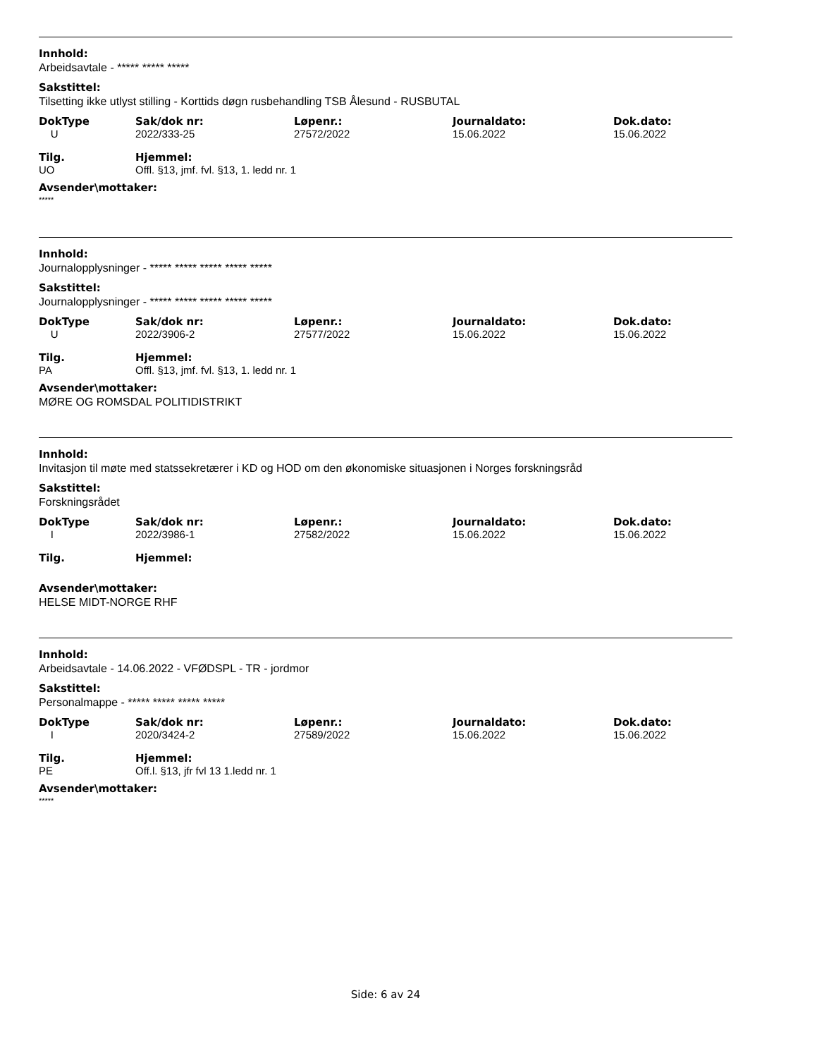Innhold:
Arbeidsavtale - ***** ***** *****
Sakstittel:
Tilsetting ikke utlyst stilling - Korttids døgn rusbehandling TSB Ålesund - RUSBUTAL
| DokType | Sak/dok nr: | Løpenr.: | Journaldato: | Dok.dato: |
| --- | --- | --- | --- | --- |
| U | 2022/333-25 | 27572/2022 | 15.06.2022 | 15.06.2022 |
| Tilg. | Hjemmel: |
| --- | --- |
| UO | Offl. §13, jmf. fvl. §13, 1. ledd nr. 1 |
Avsender\mottaker:
*****
Innhold:
Journalopplysninger - ***** ***** ***** ***** *****
Sakstittel:
Journalopplysninger - ***** ***** ***** ***** *****
| DokType | Sak/dok nr: | Løpenr.: | Journaldato: | Dok.dato: |
| --- | --- | --- | --- | --- |
| U | 2022/3906-2 | 27577/2022 | 15.06.2022 | 15.06.2022 |
| Tilg. | Hjemmel: |
| --- | --- |
| PA | Offl. §13, jmf. fvl. §13, 1. ledd nr. 1 |
Avsender\mottaker:
MØRE OG ROMSDAL POLITIDISTRIKT
Innhold:
Invitasjon til møte med statssekretærer i KD og HOD om den økonomiske situasjonen i Norges forskningsråd
Sakstittel:
Forskningsrådet
| DokType | Sak/dok nr: | Løpenr.: | Journaldato: | Dok.dato: |
| --- | --- | --- | --- | --- |
| I | 2022/3986-1 | 27582/2022 | 15.06.2022 | 15.06.2022 |
| Tilg. | Hjemmel: |
| --- | --- |
Avsender\mottaker:
HELSE MIDT-NORGE RHF
Innhold:
Arbeidsavtale - 14.06.2022 - VFØDSPL - TR - jordmor
Sakstittel:
Personalmappe - ***** ***** ***** *****
| DokType | Sak/dok nr: | Løpenr.: | Journaldato: | Dok.dato: |
| --- | --- | --- | --- | --- |
| I | 2020/3424-2 | 27589/2022 | 15.06.2022 | 15.06.2022 |
| Tilg. | Hjemmel: |
| --- | --- |
| PE | Off.l. §13, jfr fvl 13 1.ledd nr. 1 |
Avsender\mottaker:
*****
Side: 6 av 24